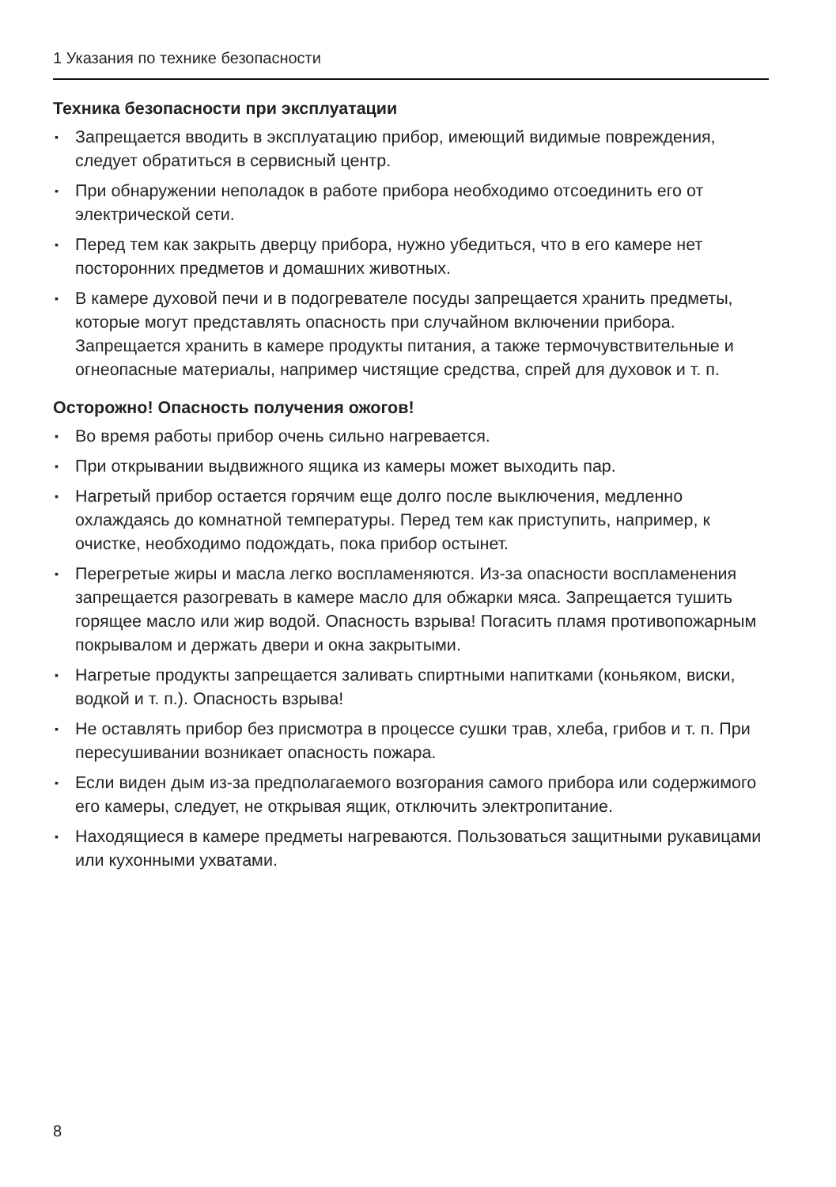1 Указания по технике безопасности
Техника безопасности при эксплуатации
▪ Запрещается вводить в эксплуатацию прибор, имеющий видимые повреждения, следует обратиться в сервисный центр.
▪ При обнаружении неполадок в работе прибора необходимо отсоединить его от электрической сети.
▪ Перед тем как закрыть дверцу прибора, нужно убедиться, что в его камере нет посторонних предметов и домашних животных.
▪ В камере духовой печи и в подогревателе посуды запрещается хранить предметы, которые могут представлять опасность при случайном включении прибора. Запрещается хранить в камере продукты питания, а также термочувствительные и огнеопасные материалы, например чистящие средства, спрей для духовок и т. п.
Осторожно! Опасность получения ожогов!
▪ Во время работы прибор очень сильно нагревается.
▪ При открывании выдвижного ящика из камеры может выходить пар.
▪ Нагретый прибор остается горячим еще долго после выключения, медленно охлаждаясь до комнатной температуры. Перед тем как приступить, например, к очистке, необходимо подождать, пока прибор остынет.
▪ Перегретые жиры и масла легко воспламеняются. Из-за опасности воспламенения запрещается разогревать в камере масло для обжарки мяса. Запрещается тушить горящее масло или жир водой. Опасность взрыва! Погасить пламя противопожарным покрывалом и держать двери и окна закрытыми.
▪ Нагретые продукты запрещается заливать спиртными напитками (коньяком, виски, водкой и т. п.). Опасность взрыва!
▪ Не оставлять прибор без присмотра в процессе сушки трав, хлеба, грибов и т. п. При пересушивании возникает опасность пожара.
▪ Если виден дым из-за предполагаемого возгорания самого прибора или содержимого его камеры, следует, не открывая ящик, отключить электропитание.
▪ Находящиеся в камере предметы нагреваются. Пользоваться защитными рукавицами или кухонными ухватами.
8